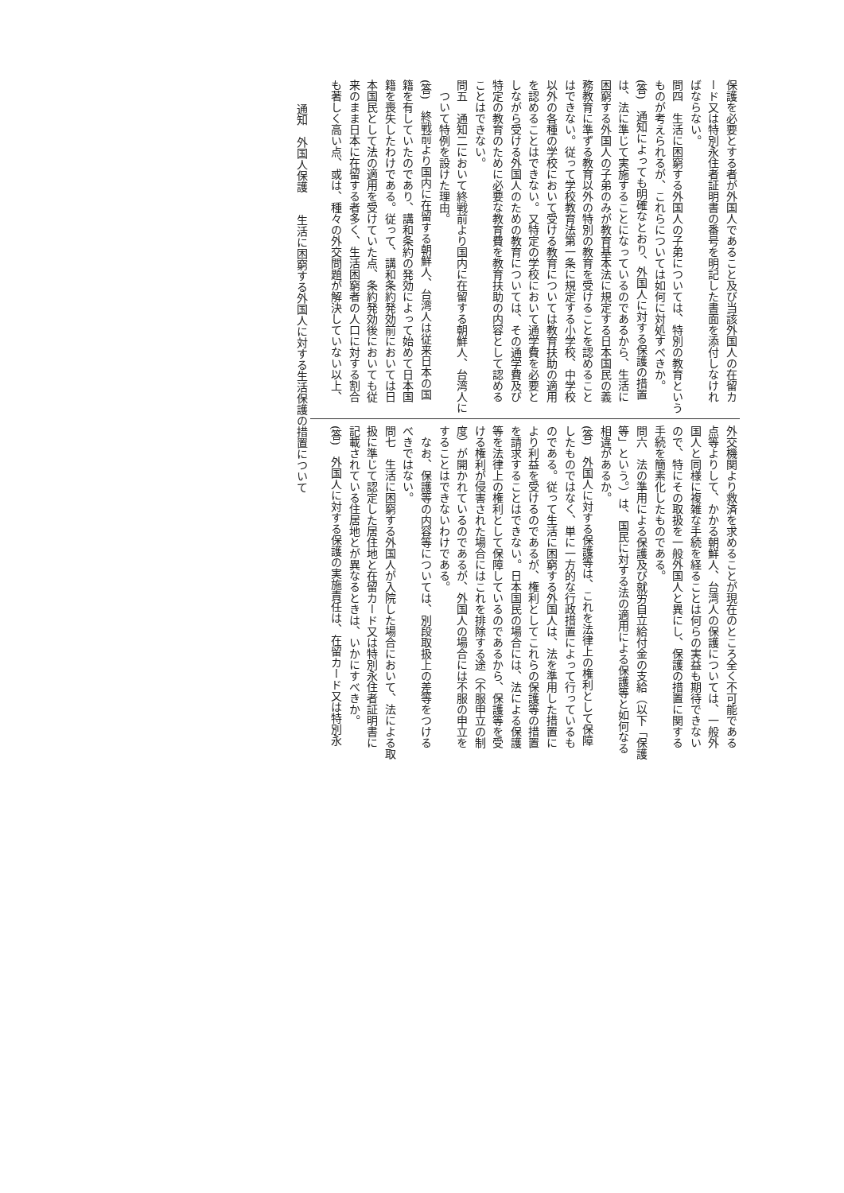保護を必要とする者が外国人であること及び当該外国人の在留カ
ード又は特別永住者証明書の番号を明記した書面を添付しなけれ
ばならない。
問四　生活に困窮する外国人の子弟については、特別の教育という
ものが考えられるが、これらについては如何に対処すべきか。
(答)　通知によっても明確なとおり、外国人に対する保護の措置
は、法に準じて実施することになっているのであるから、生活に
困窮する外国人の子弟のみが教育基本法に規定する日本国民の義
務教育に準ずる教育以外の特別の教育を受けることを認めること
はできない。従って学校教育法第一条に規定する小学校、中学校
以外の各種の学校において受ける教育については教育扶助の適用
を認めることはできない。又特定の学校において通学費を必要と
しながら受ける外国人のための教育については、その通学費及び
特定の教育のために必要な教育費を教育扶助の内容として認める
ことはできない。
問五　通知二において終戦前より国内に在留する朝鮮人、台湾人に
　ついて特例を設けた理由。
(答)　終戦前より国内に在留する朝鮮人、台湾人は従来日本の国
籍を有していたのであり、講和条約の発効によって始めて日本国
籍を喪失したわけである。従って、講和条約発効前においては日
本国民として法の適用を受けていた点、条約発効後においても従
来のまま日本に在留する者多く、生活困窮者の人口に対する割合
も著しく高い点、或は、種々の外交問題が解決していない以上、
外交機関より救済を求めることが現在のところ全く不可能である
点等よりして、かかる朝鮮人、台湾人の保護については、一般外
国人と同様に複雑な手続を経ることは何らの実益も期待できない
ので、特にその取扱を一般外国人と異にし、保護の措置に関する
手続を簡素化したものである。
問六　法の準用による保護及び就労自立給付金の支給（以下「保護
等」という。）は、国民に対する法の適用による保護等と如何なる
相違があるか。
(答)　外国人に対する保護等は、これを法律上の権利として保障
したものではなく、単に一方的な行政措置によって行っているも
のである。従って生活に困窮する外国人は、法を準用した措置に
より利益を受けるのであるが、権利としてこれらの保護等の措置
を請求することはできない。日本国民の場合には、法による保護
等を法律上の権利として保障しているのであるから、保護等を受
ける権利が侵害された場合にはこれを排除する途（不服申立の制
度）が開かれているのであるが、外国人の場合には不服の申立を
することはできないわけである。
　なお、保護等の内容等については、別段取扱上の差等をつける
べきではない。
問七　生活に困窮する外国人が入院した場合において、法による取
扱に準じて認定した居住地と在留カード又は特別永住者証明書に
記載されている住居地とが異なるときは、いかにすべきか。
(答)　外国人に対する保護の実施責任は、在留カード又は特別永
通知　外国人保護　　生活に困窮する外国人に対する生活保護の措置について